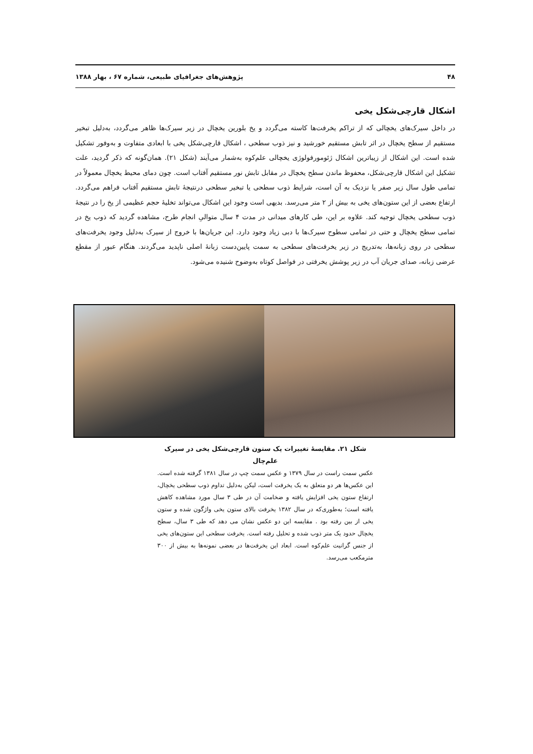۴۸ پژوهش‌های جغرافیای طبیعی، شماره ۶۷ ، بهار ۱۳۸۸
اشکال قارچی‌شکل یخی
در داخل سیرک‌های یخچالی که از تراکم یخرفت‌ها کاسته می‌گردد و یخ بلورین یخچال در زیر سیرک‌ها ظاهر می‌گردد، به‌دلیل تبخیر مستقیم از سطح یخچال در اثر تابش مستقیم خورشید و نیز ذوب سطحی ، اشکال قارچی‌شکل یخی با ابعادی متفاوت و به‌وفور تشکیل شده است. این اشکال از زیباترین اشکال ژئومورفولوژی یخچالی علم‌کوه به‌شمار می‌آیند (شکل ۲۱). همان‌گونه که ذکر گردید، علت تشکیل این اشکال قارچی‌شکل، محفوظ ماندن سطح یخچال در مقابل تابش نور مستقیم آفتاب است. چون دمای محیط یخچال معمولاً در تمامی طول سال زیر صفر یا نزدیک به آن است، شرایط ذوب سطحی یا تبخیر سطحی درنتیجهٔ تابش مستقیم آفتاب فراهم می‌گردد. ارتفاع بعضی از این ستون‌های یخی به بیش از ۲ متر می‌رسد. بدیهی است وجود این اشکال می‌تواند تخلیهٔ حجم عظیمی از یخ را در نتیجهٔ ذوب سطحی یخچال توجیه کند. علاوه بر این، طی کارهای میدانی در مدت ۴ سال متوالیِ انجام طرح، مشاهده گردید که ذوب یخ در تمامی سطح یخچال و حتی در تمامی سطوح سیرک‌ها با دبی زیاد وجود دارد. این جریان‌ها با خروج از سیرک به‌دلیل وجود یخرفت‌های سطحی در روی زبانه‌ها، به‌تدریج در زیر یخرفت‌های سطحی به سمت پایین‌دست زبانهٔ اصلی ناپدید می‌گردند. هنگام عبور از مقطع عرضی زبانه، صدای جریان آب در زیر پوشش یخرفتی در فواصل کوتاه به‌وضوح شنیده می‌شود.
شکل ۲۱. مقایسهٔ تغییرات یک ستون قارچی‌شکل یخی در سیرک علم‌چال
عکس سمت راست در سال ۱۳۷۹ و عکس سمت چپ در سال ۱۳۸۱ گرفته شده است. این عکس‌ها هر دو متعلق به یک یخرفت است، لیکن به‌دلیل تداوم ذوب سطحی یخچال، ارتفاع ستون یخی افزایش یافته و ضخامت آن در طی ۳ سال مورد مشاهده کاهش یافته است؛ به‌طوری‌که در سال ۱۳۸۲ یخرفت بالای ستون یخی واژگون شده و ستون یخی از بین رفته بود . مقایسه این دو عکس نشان می دهد که طی ۳ سال، سطح یخچال حدود یک متر ذوب شده و تحلیل رفته است. یخرفت سطحی این ستون‌های یخی از جنس گرانیت علم‌کوه است. ابعاد این یخرفت‌ها در بعضی نمونه‌ها به بیش از ۳۰۰ مترمکعب می‌رسد.